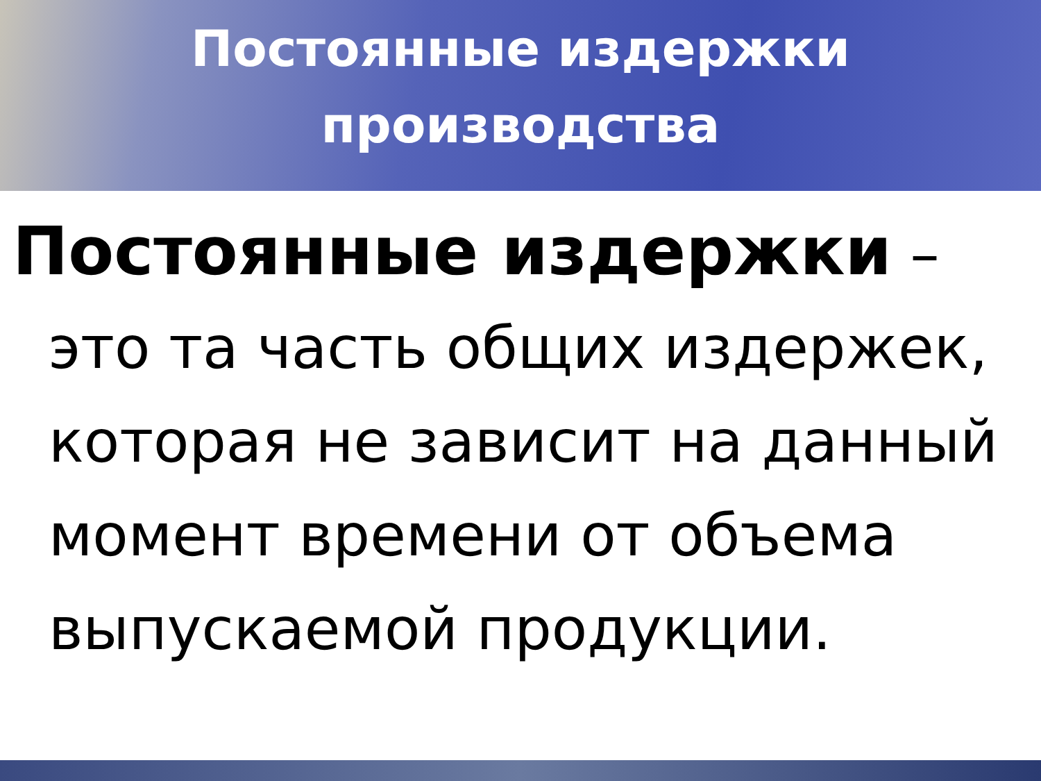Постоянные издержки
производства
Постоянные издержки –
это та часть общих издержек, которая не зависит на данный момент времени от объема выпускаемой продукции.